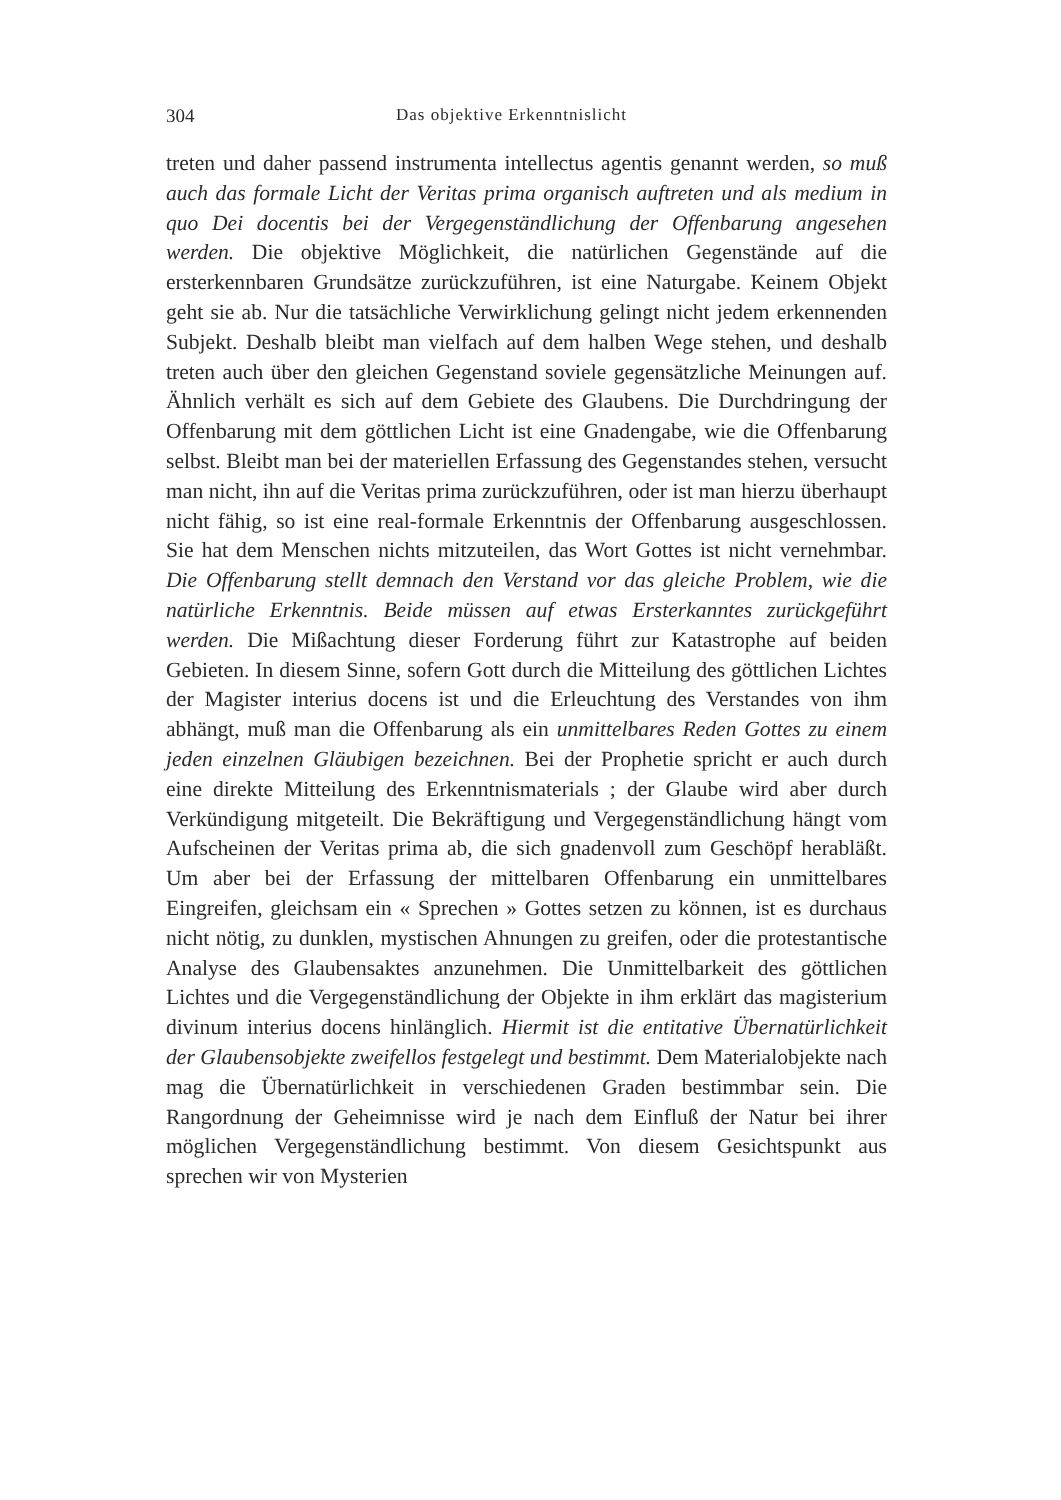304 Das objektive Erkenntnislicht
treten und daher passend instrumenta intellectus agentis genannt werden, so muß auch das formale Licht der Veritas prima organisch auftreten und als medium in quo Dei docentis bei der Vergegenständlichung der Offenbarung angesehen werden. Die objektive Möglichkeit, die natürlichen Gegenstände auf die ersterkennbaren Grundsätze zurückzuführen, ist eine Naturgabe. Keinem Objekt geht sie ab. Nur die tatsächliche Verwirklichung gelingt nicht jedem erkennenden Subjekt. Deshalb bleibt man vielfach auf dem halben Wege stehen, und deshalb treten auch über den gleichen Gegenstand soviele gegensätzliche Meinungen auf. Ähnlich verhält es sich auf dem Gebiete des Glaubens. Die Durchdringung der Offenbarung mit dem göttlichen Licht ist eine Gnadengabe, wie die Offenbarung selbst. Bleibt man bei der materiellen Erfassung des Gegenstandes stehen, versucht man nicht, ihn auf die Veritas prima zurückzuführen, oder ist man hierzu überhaupt nicht fähig, so ist eine real-formale Erkenntnis der Offenbarung ausgeschlossen. Sie hat dem Menschen nichts mitzuteilen, das Wort Gottes ist nicht vernehmbar. Die Offenbarung stellt demnach den Verstand vor das gleiche Problem, wie die natürliche Erkenntnis. Beide müssen auf etwas Ersterkanntes zurückgeführt werden. Die Mißachtung dieser Forderung führt zur Katastrophe auf beiden Gebieten. In diesem Sinne, sofern Gott durch die Mitteilung des göttlichen Lichtes der Magister interius docens ist und die Erleuchtung des Verstandes von ihm abhängt, muß man die Offenbarung als ein unmittelbares Reden Gottes zu einem jeden einzelnen Gläubigen bezeichnen. Bei der Prophetie spricht er auch durch eine direkte Mitteilung des Erkenntnismaterials ; der Glaube wird aber durch Verkündigung mitgeteilt. Die Bekräftigung und Vergegenständlichung hängt vom Aufscheinen der Veritas prima ab, die sich gnadenvoll zum Geschöpf herabläßt. Um aber bei der Erfassung der mittelbaren Offenbarung ein unmittelbares Eingreifen, gleichsam ein « Sprechen » Gottes setzen zu können, ist es durchaus nicht nötig, zu dunklen, mystischen Ahnungen zu greifen, oder die protestantische Analyse des Glaubensaktes anzunehmen. Die Unmittelbarkeit des göttlichen Lichtes und die Vergegenständlichung der Objekte in ihm erklärt das magisterium divinum interius docens hinlänglich. Hiermit ist die entitative Übernatürlichkeit der Glaubensobjekte zweifellos festgelegt und bestimmt. Dem Materialobjekte nach mag die Übernatürlichkeit in verschiedenen Graden bestimmbar sein. Die Rangordnung der Geheimnisse wird je nach dem Einfluß der Natur bei ihrer möglichen Vergegenständlichung bestimmt. Von diesem Gesichtspunkt aus sprechen wir von Mysterien